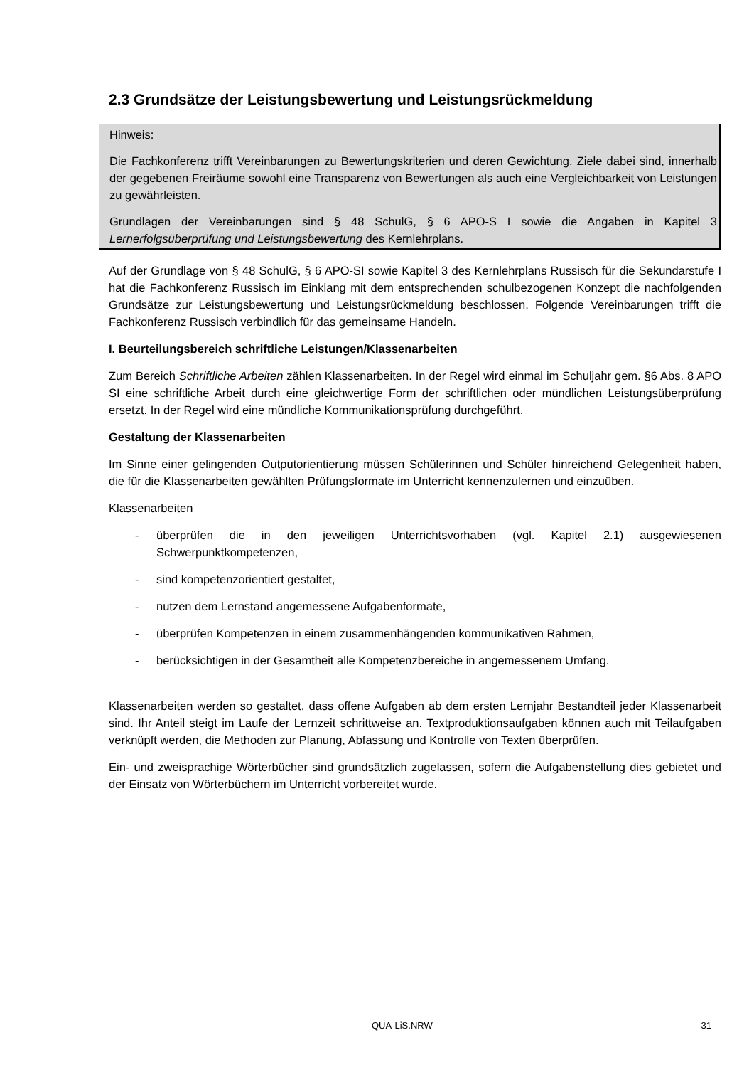2.3 Grundsätze der Leistungsbewertung und Leistungsrückmeldung
Hinweis:
Die Fachkonferenz trifft Vereinbarungen zu Bewertungskriterien und deren Gewichtung. Ziele dabei sind, innerhalb der gegebenen Freiräume sowohl eine Transparenz von Bewertungen als auch eine Vergleichbarkeit von Leistungen zu gewährleisten.
Grundlagen der Vereinbarungen sind § 48 SchulG, § 6 APO-S I sowie die Angaben in Kapitel 3 Lernerfolgsüberprüfung und Leistungsbewertung des Kernlehrplans.
Auf der Grundlage von § 48 SchulG, § 6 APO-SI sowie Kapitel 3 des Kernlehrplans Russisch für die Sekundarstufe I hat die Fachkonferenz Russisch im Einklang mit dem entsprechenden schulbezogenen Konzept die nachfolgenden Grundsätze zur Leistungsbewertung und Leistungsrückmeldung beschlossen. Folgende Vereinbarungen trifft die Fachkonferenz Russisch verbindlich für das gemeinsame Handeln.
I. Beurteilungsbereich schriftliche Leistungen/Klassenarbeiten
Zum Bereich Schriftliche Arbeiten zählen Klassenarbeiten. In der Regel wird einmal im Schuljahr gem. §6 Abs. 8 APO SI eine schriftliche Arbeit durch eine gleichwertige Form der schriftlichen oder mündlichen Leistungsüberprüfung ersetzt. In der Regel wird eine mündliche Kommunikationsprüfung durchgeführt.
Gestaltung der Klassenarbeiten
Im Sinne einer gelingenden Outputorientierung müssen Schülerinnen und Schüler hinreichend Gelegenheit haben, die für die Klassenarbeiten gewählten Prüfungsformate im Unterricht kennenzulernen und einzuüben.
Klassenarbeiten
- überprüfen die in den jeweiligen Unterrichtsvorhaben (vgl. Kapitel 2.1) ausgewiesenen Schwerpunktkompetenzen,
- sind kompetenzorientiert gestaltet,
- nutzen dem Lernstand angemessene Aufgabenformate,
- überprüfen Kompetenzen in einem zusammenhängenden kommunikativen Rahmen,
- berücksichtigen in der Gesamtheit alle Kompetenzbereiche in angemessenem Umfang.
Klassenarbeiten werden so gestaltet, dass offene Aufgaben ab dem ersten Lernjahr Bestandteil jeder Klassenarbeit sind. Ihr Anteil steigt im Laufe der Lernzeit schrittweise an. Textproduktionsaufgaben können auch mit Teilaufgaben verknüpft werden, die Methoden zur Planung, Abfassung und Kontrolle von Texten überprüfen.
Ein- und zweisprachige Wörterbücher sind grundsätzlich zugelassen, sofern die Aufgabenstellung dies gebietet und der Einsatz von Wörterbüchern im Unterricht vorbereitet wurde.
QUA-LiS.NRW 31